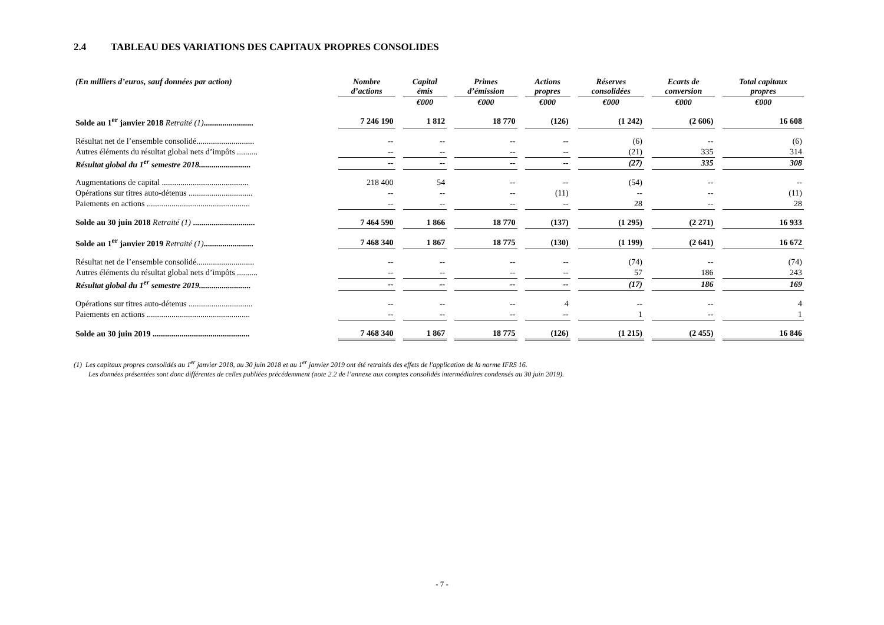2.4 TABLEAU DES VARIATIONS DES CAPITAUX PROPRES CONSOLIDES
| (En milliers d’euros, sauf données par action) | Nombre d’actions | Capital émis | Primes d’émission | Actions propres | Réserves consolidées | Ecarts de conversion | Total capitaux propres |
| --- | --- | --- | --- | --- | --- | --- | --- |
| | | €000 | €000 | €000 | €000 | €000 | €000 |
| Solde au 1<sup>er</sup> janvier 2018 Retraité (1) ........................ | 7 246 190 | 1 812 | 18 770 | (126) | (1 242) | (2 606) | 16 608 |
| Résultat net de l’ensemble consolidé............................ | -- | -- | -- | -- | (6) | -- | (6) |
| Autres éléments du résultat global nets d’impôts .......... | -- | -- | -- | -- | (21) | 335 | 314 |
| Résultat global du 1<sup>er</sup> semestre 2018......................... | -- | -- | -- | -- | (27) | 335 | 308 |
| Augmentations de capital .......................................... | 218 400 | 54 | -- | -- | (54) | -- | -- |
| Opérations sur titres auto-détenus ............................... | -- | -- | -- | (11) | -- | -- | (11) |
| Paiements en actions .................................................. | -- | -- | -- | -- | 28 | -- | 28 |
| Solde au 30 juin 2018 Retraité (1) .............................. | 7 464 590 | 1 866 | 18 770 | (137) | (1 295) | (2 271) | 16 933 |
| Solde au 1<sup>er</sup> janvier 2019 Retraité (1) ........................ | 7 468 340 | 1 867 | 18 775 | (130) | (1 199) | (2 641) | 16 672 |
| Résultat net de l’ensemble consolidé............................ | -- | -- | -- | -- | (74) | -- | (74) |
| Autres éléments du résultat global nets d’impôts .......... | -- | -- | -- | -- | 57 | 186 | 243 |
| Résultat global du 1<sup>er</sup> semestre 2019......................... | -- | -- | -- | -- | (17) | 186 | 169 |
| Opérations sur titres auto-détenus ............................... | -- | -- | -- | 4 | -- | -- | 4 |
| Paiements en actions .................................................. | -- | -- | -- | -- | 1 | -- | 1 |
| Solde au 30 juin 2019 ............................................... | 7 468 340 | 1 867 | 18 775 | (126) | (1 215) | (2 455) | 16 846 |
(1) Les capitaux propres consolidés au 1<sup>er</sup> janvier 2018, au 30 juin 2018 et au 1<sup>er</sup> janvier 2019 ont été retraités des effets de l'application de la norme IFRS 16.
Les données présentées sont donc différentes de celles publiées précédemment (note 2.2 de l’annexe aux comptes consolidés intermédiaires condensés au 30 juin 2019).
- 7 -